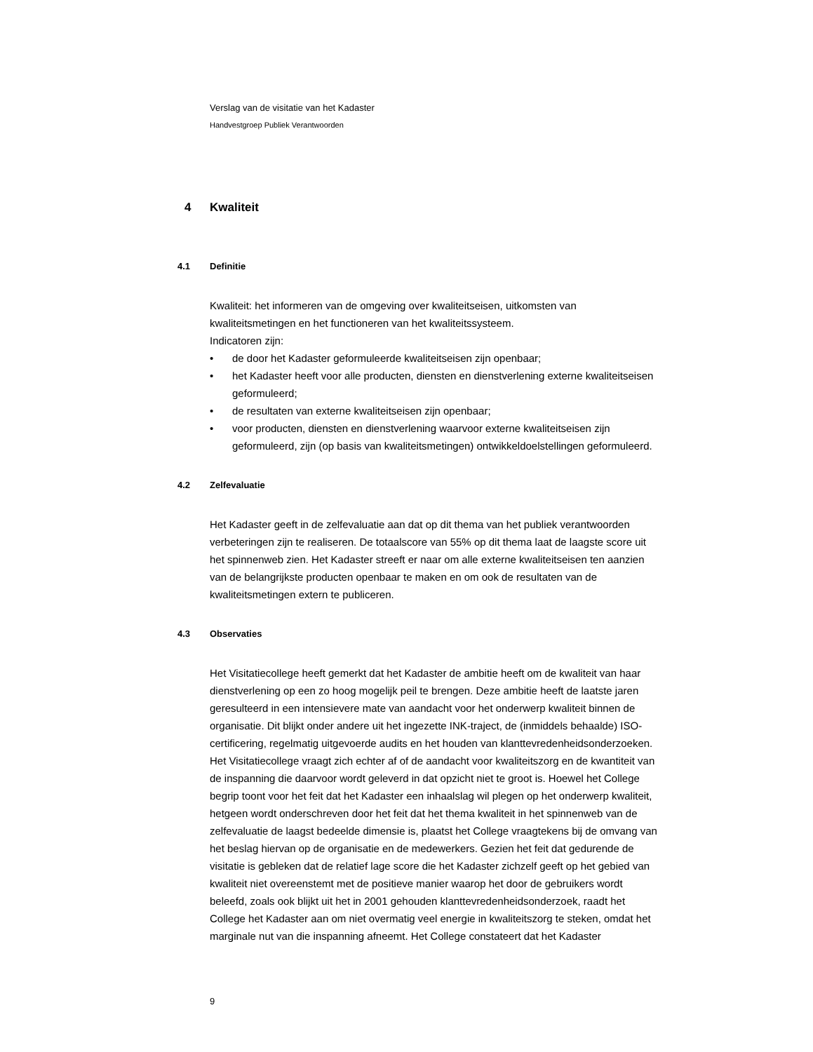Verslag van de visitatie van het Kadaster
Handvestgroep Publiek Verantwoorden
4 Kwaliteit
4.1 Definitie
Kwaliteit: het informeren van de omgeving over kwaliteitseisen, uitkomsten van kwaliteitsmetingen en het functioneren van het kwaliteitssysteem.
Indicatoren zijn:
• de door het Kadaster geformuleerde kwaliteitseisen zijn openbaar;
• het Kadaster heeft voor alle producten, diensten en dienstverlening externe kwaliteitseisen geformuleerd;
• de resultaten van externe kwaliteitseisen zijn openbaar;
• voor producten, diensten en dienstverlening waarvoor externe kwaliteitseisen zijn geformuleerd, zijn (op basis van kwaliteitsmetingen) ontwikkeldoelstellingen geformuleerd.
4.2 Zelfevaluatie
Het Kadaster geeft in de zelfevaluatie aan dat op dit thema van het publiek verantwoorden verbeteringen zijn te realiseren. De totaalscore van 55% op dit thema laat de laagste score uit het spinnenweb zien. Het Kadaster streeft er naar om alle externe kwaliteitseisen ten aanzien van de belangrijkste producten openbaar te maken en om ook de resultaten van de kwaliteitsmetingen extern te publiceren.
4.3 Observaties
Het Visitatiecollege heeft gemerkt dat het Kadaster de ambitie heeft om de kwaliteit van haar dienstverlening op een zo hoog mogelijk peil te brengen. Deze ambitie heeft de laatste jaren geresulteerd in een intensievere mate van aandacht voor het onderwerp kwaliteit binnen de organisatie. Dit blijkt onder andere uit het ingezette INK-traject, de (inmiddels behaalde) ISO-certificering, regelmatig uitgevoerde audits en het houden van klanttevredenheidsonderzoeken. Het Visitatiecollege vraagt zich echter af of de aandacht voor kwaliteitszorg en de kwantiteit van de inspanning die daarvoor wordt geleverd in dat opzicht niet te groot is. Hoewel het College begrip toont voor het feit dat het Kadaster een inhaalslag wil plegen op het onderwerp kwaliteit, hetgeen wordt onderschreven door het feit dat het thema kwaliteit in het spinnenweb van de zelfevaluatie de laagst bedeelde dimensie is, plaatst het College vraagtekens bij de omvang van het beslag hiervan op de organisatie en de medewerkers. Gezien het feit dat gedurende de visitatie is gebleken dat de relatief lage score die het Kadaster zichzelf geeft op het gebied van kwaliteit niet overeenstemt met de positieve manier waarop het door de gebruikers wordt beleefd, zoals ook blijkt uit het in 2001 gehouden klanttevredenheidsonderzoek, raadt het College het Kadaster aan om niet overmatig veel energie in kwaliteitszorg te steken, omdat het marginale nut van die inspanning afneemt. Het College constateert dat het Kadaster
9